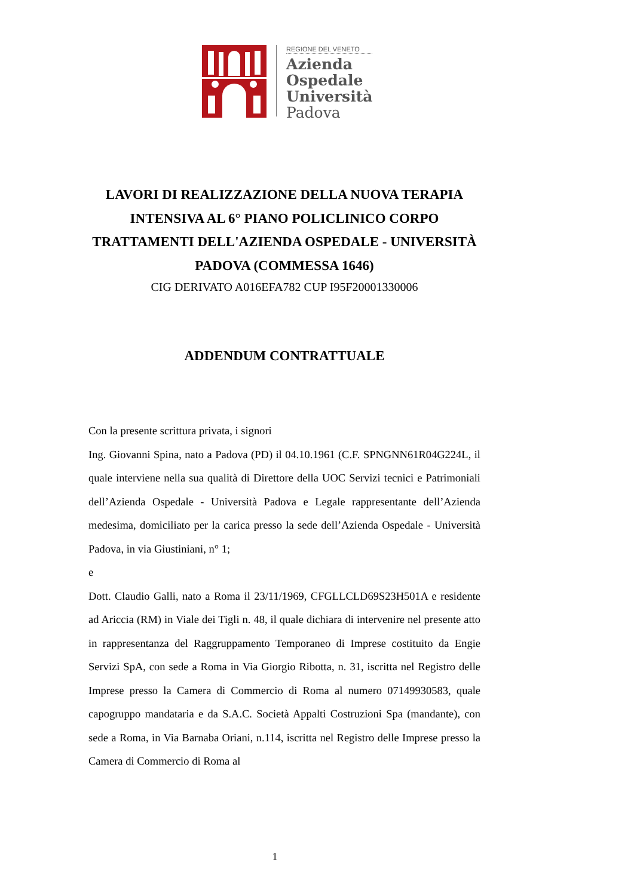REGIONE DEL VENETO
Azienda
Ospedale
Università
Padova
LAVORI DI REALIZZAZIONE DELLA NUOVA TERAPIA INTENSIVA AL 6° PIANO POLICLINICO CORPO TRATTAMENTI DELL'AZIENDA OSPEDALE - UNIVERSITÀ PADOVA (COMMESSA 1646)
CIG DERIVATO A016EFA782 CUP I95F20001330006
ADDENDUM CONTRATTUALE
Con la presente scrittura privata, i signori
Ing. Giovanni Spina, nato a Padova (PD) il 04.10.1961 (C.F. SPNGNN61R04G224L, il quale interviene nella sua qualità di Direttore della UOC Servizi tecnici e Patrimoniali dell’Azienda Ospedale - Università Padova e Legale rappresentante dell’Azienda medesima, domiciliato per la carica presso la sede dell’Azienda Ospedale - Università Padova, in via Giustiniani, n° 1;
e
Dott. Claudio Galli, nato a Roma il 23/11/1969, CFGLLCLD69S23H501A e residente ad Ariccia (RM) in Viale dei Tigli n. 48, il quale dichiara di intervenire nel presente atto in rappresentanza del Raggruppamento Temporaneo di Imprese costituito da Engie Servizi SpA, con sede a Roma in Via Giorgio Ribotta, n. 31, iscritta nel Registro delle Imprese presso la Camera di Commercio di Roma al numero 07149930583, quale capogruppo mandataria e da S.A.C. Società Appalti Costruzioni Spa (mandante), con sede a Roma, in Via Barnaba Oriani, n.114, iscritta nel Registro delle Imprese presso la Camera di Commercio di Roma al
1